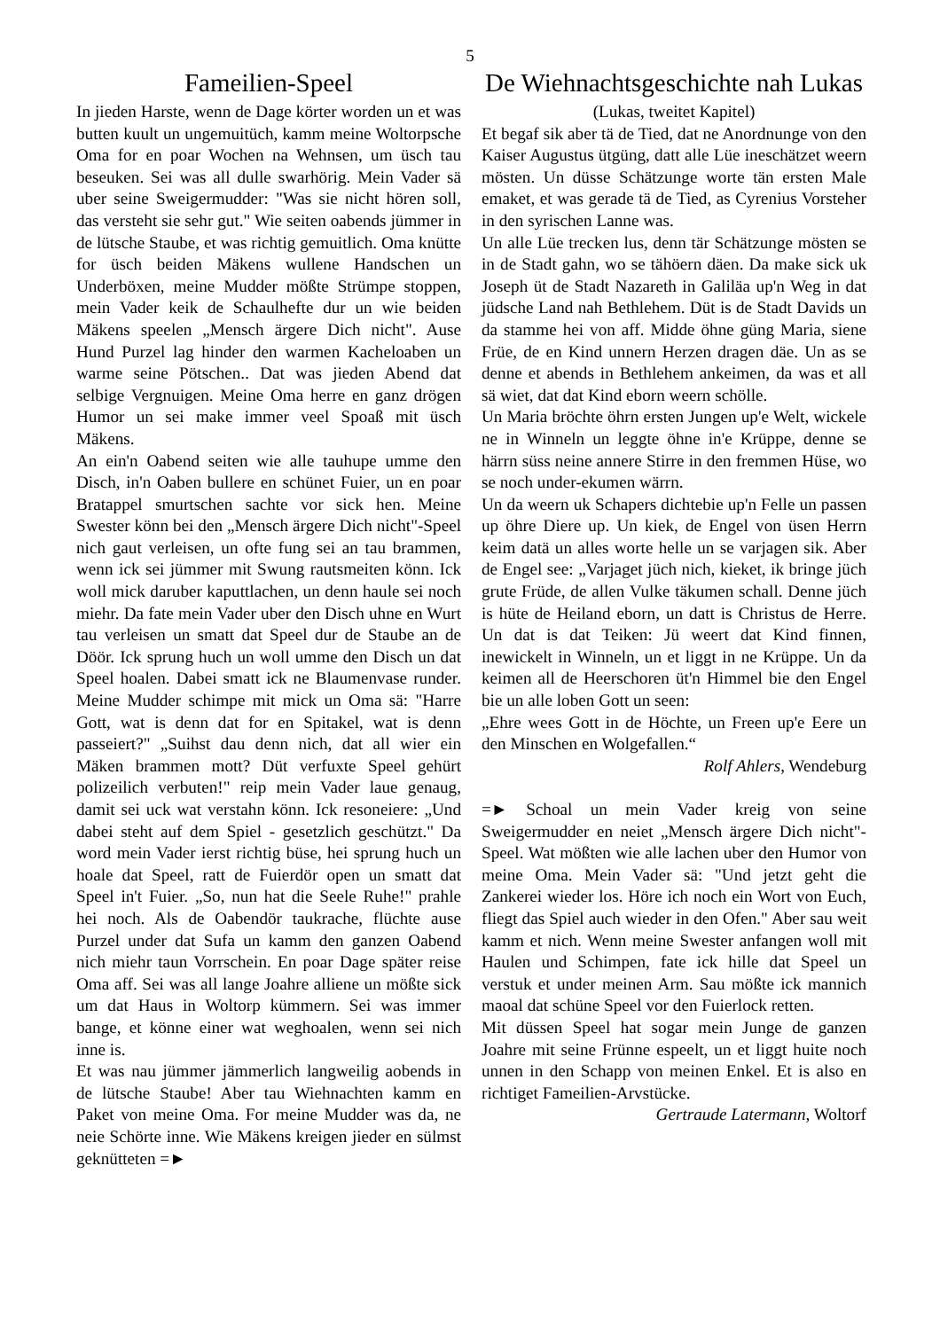5
Fameilien-Speel
In jieden Harste, wenn de Dage körter worden un et was butten kuult un ungemuitüch, kamm meine Woltorpsche Oma for en poar Wochen na Wehnsen, um üsch tau beseuken. Sei was all dulle swarhörig. Mein Vader sä uber seine Sweigermudder: "Was sie nicht hören soll, das versteht sie sehr gut." Wie seiten oabends jümmer in de lütsche Staube, et was richtig gemuitlich. Oma knütte for üsch beiden Mäkens wullene Handschen un Underböxen, meine Mudder mößte Strümpe stoppen, mein Vader keik de Schaulhefte dur un wie beiden Mäkens speelen „Mensch ärgere Dich nicht". Ause Hund Purzel lag hinder den warmen Kacheloaben un warme seine Pötschen.. Dat was jieden Abend dat selbige Vergnuigen. Meine Oma herre en ganz drögen Humor un sei make immer veel Spoaß mit üsch Mäkens.
An ein'n Oabend seiten wie alle tauhupe umme den Disch, in'n Oaben bullere en schünet Fuier, un en poar Bratappel smurtschen sachte vor sick hen. Meine Swester könn bei den „Mensch ärgere Dich nicht"-Speel nich gaut verleisen, un ofte fung sei an tau brammen, wenn ick sei jümmer mit Swung rautsmeiten könn. Ick woll mick daruber kaputtlachen, un denn haule sei noch miehr. Da fate mein Vader uber den Disch uhne en Wurt tau verleisen un smatt dat Speel dur de Staube an de Döör. Ick sprung huch un woll umme den Disch un dat Speel hoalen. Dabei smatt ick ne Blaumenvase runder. Meine Mudder schimpe mit mick un Oma sä: "Harre Gott, wat is denn dat for en Spitakel, wat is denn passeiert?" „Suihst dau denn nich, dat all wier ein Mäken brammen mott? Düt verfuxte Speel gehürt polizeilich verbuten!" reip mein Vader laue genaug, damit sei uck wat verstahn könn. Ick resoneiere: „Und dabei steht auf dem Spiel - gesetzlich geschützt." Da word mein Vader ierst richtig büse, hei sprung huch un hoale dat Speel, ratt de Fuierdör open un smatt dat Speel in't Fuier. „So, nun hat die Seele Ruhe!" prahle hei noch. Als de Oabendör taukrache, flüchte ause Purzel under dat Sufa un kamm den ganzen Oabend nich miehr taun Vorrschein. En poar Dage später reise Oma aff. Sei was all lange Joahre alliene un mößte sick um dat Haus in Woltorp kümmern. Sei was immer bange, et könne einer wat weghoalen, wenn sei nich inne is.
Et was nau jümmer jämmerlich langweilig aobends in de lütsche Staube! Aber tau Wiehnachten kamm en Paket von meine Oma. For meine Mudder was da, ne neie Schörte inne. Wie Mäkens kreigen jieder en sülmst geknütteten =►
De Wiehnachtsgeschichte nah Lukas
(Lukas, tweitet Kapitel)
Et begaf sik aber tä de Tied, dat ne Anordnunge von den Kaiser Augustus ütgüng, datt alle Lüe ineschätzet weern mösten. Un düsse Schätzunge worte tän ersten Male emaket, et was gerade tä de Tied, as Cyrenius Vorsteher in den syrischen Lanne was.
Un alle Lüe trecken lus, denn tär Schätzunge mösten se in de Stadt gahn, wo se tähöern däen. Da make sick uk Joseph üt de Stadt Nazareth in Galiläa up'n Weg in dat jüdsche Land nah Bethlehem. Düt is de Stadt Davids un da stamme hei von aff. Midde öhne güng Maria, siene Früe, de en Kind unnern Herzen dragen däe. Un as se denne et abends in Bethlehem ankeimen, da was et all sä wiet, dat dat Kind eborn weern schölle.
Un Maria bröchte öhrn ersten Jungen up'e Welt, wickele ne in Winneln un leggte öhne in'e Krüppe, denne se härrn süss neine annere Stirre in den fremmen Hüse, wo se noch under-ekumen wärrn.
Un da weern uk Schapers dichtebie up'n Felle un passen up öhre Diere up. Un kiek, de Engel von üsen Herrn keim datä un alles worte helle un se varjagen sik. Aber de Engel see: „Varjaget jüch nich, kieket, ik bringe jüch grute Früde, de allen Vulke täkumen schall. Denne jüch is hüte de Heiland eborn, un datt is Christus de Herre. Un dat is dat Teiken: Jü weert dat Kind finnen, inewickelt in Winneln, un et liggt in ne Krüppe. Un da keimen all de Heerschoren üt'n Himmel bie den Engel bie un alle loben Gott un seen:
„Ehre wees Gott in de Höchte, un Freen up'e Eere un den Minschen en Wolgefallen.“
Rolf Ahlers, Wendeburg
=► Schoal un mein Vader kreig von seine Sweigermudder en neiet „Mensch ärgere Dich nicht"-Speel. Wat mößten wie alle lachen uber den Humor von meine Oma. Mein Vader sä: "Und jetzt geht die Zankerei wieder los. Höre ich noch ein Wort von Euch, fliegt das Spiel auch wieder in den Ofen." Aber sau weit kamm et nich. Wenn meine Swester anfangen woll mit Haulen und Schimpen, fate ick hille dat Speel un verstuk et under meinen Arm. Sau mößte ick mannich maoal dat schüne Speel vor den Fuierlock retten.
Mit düssen Speel hat sogar mein Junge de ganzen Joahre mit seine Frünne espeelt, un et liggt huite noch unnen in den Schapp von meinen Enkel. Et is also en richtiget Fameilien-Arvstücke.
Gertraude Latermann, Woltorf